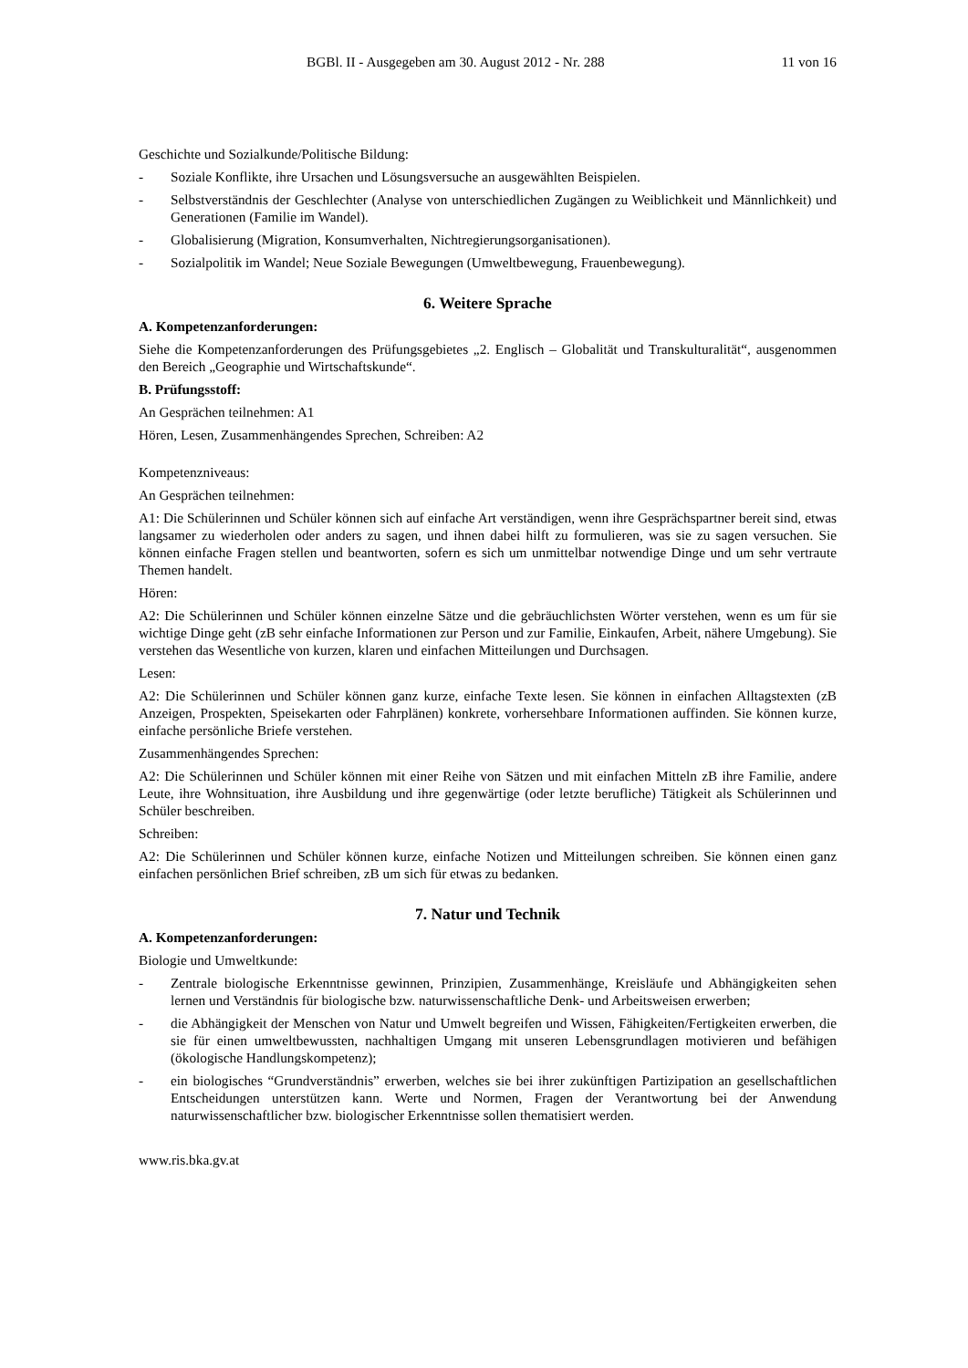BGBl. II - Ausgegeben am 30. August 2012 - Nr. 288 11 von 16
Geschichte und Sozialkunde/Politische Bildung:
- Soziale Konflikte, ihre Ursachen und Lösungsversuche an ausgewählten Beispielen.
- Selbstverständnis der Geschlechter (Analyse von unterschiedlichen Zugängen zu Weiblichkeit und Männlichkeit) und Generationen (Familie im Wandel).
- Globalisierung (Migration, Konsumverhalten, Nichtregierungsorganisationen).
- Sozialpolitik im Wandel; Neue Soziale Bewegungen (Umweltbewegung, Frauenbewegung).
6. Weitere Sprache
A. Kompetenzanforderungen:
Siehe die Kompetenzanforderungen des Prüfungsgebietes „2. Englisch – Globalität und Transkulturalität“, ausgenommen den Bereich „Geographie und Wirtschaftskunde“.
B. Prüfungsstoff:
An Gesprächen teilnehmen: A1
Hören, Lesen, Zusammenhängendes Sprechen, Schreiben: A2
Kompetenzniveaus:
An Gesprächen teilnehmen:
A1: Die Schülerinnen und Schüler können sich auf einfache Art verständigen, wenn ihre Gesprächspartner bereit sind, etwas langsamer zu wiederholen oder anders zu sagen, und ihnen dabei hilft zu formulieren, was sie zu sagen versuchen. Sie können einfache Fragen stellen und beantworten, sofern es sich um unmittelbar notwendige Dinge und um sehr vertraute Themen handelt.
Hören:
A2: Die Schülerinnen und Schüler können einzelne Sätze und die gebräuchlichsten Wörter verstehen, wenn es um für sie wichtige Dinge geht (zB sehr einfache Informationen zur Person und zur Familie, Einkaufen, Arbeit, nähere Umgebung). Sie verstehen das Wesentliche von kurzen, klaren und einfachen Mitteilungen und Durchsagen.
Lesen:
A2: Die Schülerinnen und Schüler können ganz kurze, einfache Texte lesen. Sie können in einfachen Alltagstexten (zB Anzeigen, Prospekten, Speisekarten oder Fahrplänen) konkrete, vorhersehbare Informationen auffinden. Sie können kurze, einfache persönliche Briefe verstehen.
Zusammenhängendes Sprechen:
A2: Die Schülerinnen und Schüler können mit einer Reihe von Sätzen und mit einfachen Mitteln zB ihre Familie, andere Leute, ihre Wohnsituation, ihre Ausbildung und ihre gegenwärtige (oder letzte berufliche) Tätigkeit als Schülerinnen und Schüler beschreiben.
Schreiben:
A2: Die Schülerinnen und Schüler können kurze, einfache Notizen und Mitteilungen schreiben. Sie können einen ganz einfachen persönlichen Brief schreiben, zB um sich für etwas zu bedanken.
7. Natur und Technik
A. Kompetenzanforderungen:
Biologie und Umweltkunde:
- Zentrale biologische Erkenntnisse gewinnen, Prinzipien, Zusammenhänge, Kreisläufe und Abhängigkeiten sehen lernen und Verständnis für biologische bzw. naturwissenschaftliche Denk- und Arbeitsweisen erwerben;
- die Abhängigkeit der Menschen von Natur und Umwelt begreifen und Wissen, Fähigkeiten/Fertigkeiten erwerben, die sie für einen umweltbewussten, nachhaltigen Umgang mit unseren Lebensgrundlagen motivieren und befähigen (ökologische Handlungskompetenz);
- ein biologisches “Grundverständnis” erwerben, welches sie bei ihrer zukünftigen Partizipation an gesellschaftlichen Entscheidungen unterstützen kann. Werte und Normen, Fragen der Verantwortung bei der Anwendung naturwissenschaftlicher bzw. biologischer Erkenntnisse sollen thematisiert werden.
www.ris.bka.gv.at